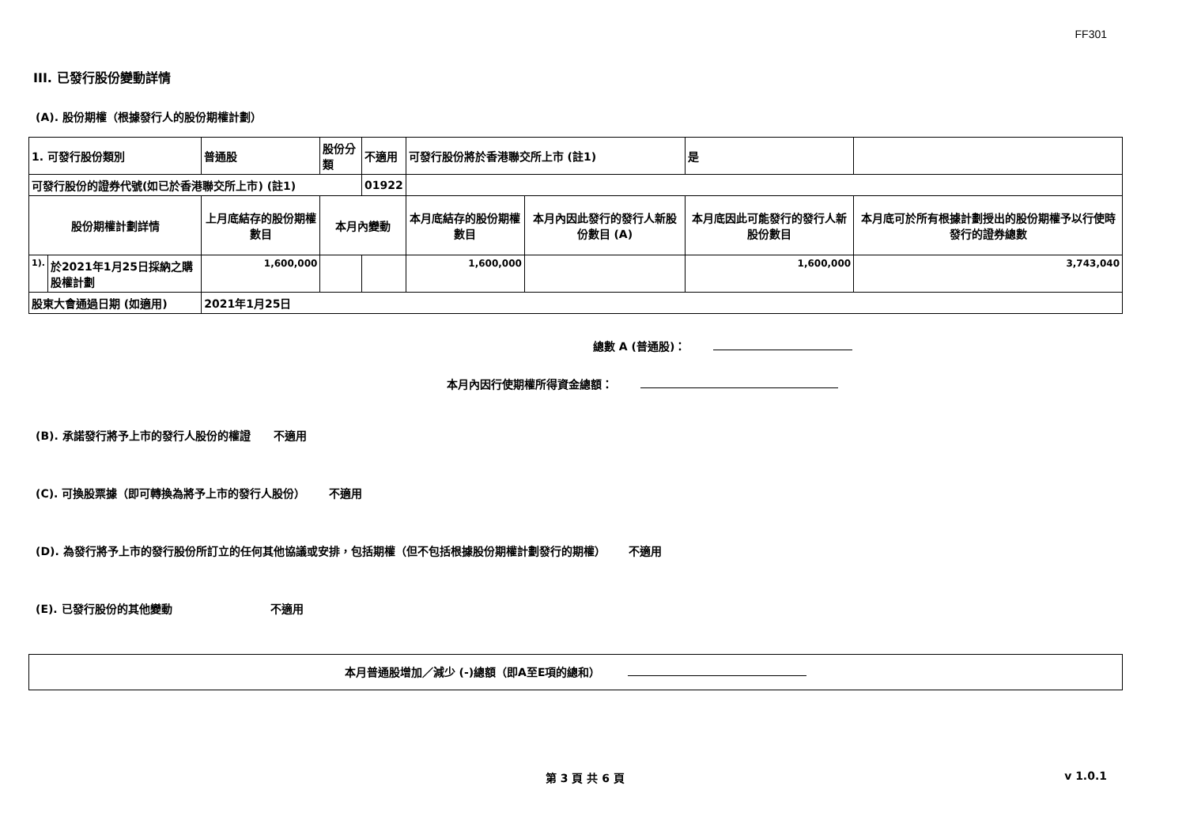FF301
III. 已發行股份變動詳情
(A). 股份期權（根據發行人的股份期權計劃）
| 1. 可發行股份類別 | | 普通股 | 股份分類 | 不適用 | | 可發行股份將於香港聯交所上市 (註1) | | 是 | |
| 可發行股份的證券代號(如已於香港聯交所上市) (註1) | | | | 01922 | | | | | |
| 股份期權計劃詳情 | | 上月底結存的股份期權數目 | 本月內變動 | | | 本月底結存的股份期權數目 | 本月內因此發行的發行人新股份數目 (A) | 本月底因此可能發行的發行人新股份數目 | 本月底可於所有根據計劃授出的股份期權予以行使時發行的證券總數 |
| 1). | 於2021年1月25日採納之購股權計劃 | 1,600,000 | | | | 1,600,000 | | 1,600,000 | 3,743,040 |
| 股東大會通過日期 (如適用) | | 2021年1月25日 | | | | | | | |
總數 A (普通股)：
本月內因行使期權所得資金總額：
(B). 承諾發行將予上市的發行人股份的權證 不適用
(C). 可換股票據（即可轉換為將予上市的發行人股份） 不適用
(D). 為發行將予上市的發行股份所訂立的任何其他協議或安排，包括期權（但不包括根據股份期權計劃發行的期權） 不適用
(E). 已發行股份的其他變動 不適用
本月普通股增加／減少 (-)總額（即A至E項的總和）
第 3 頁 共 6 頁 v 1.0.1